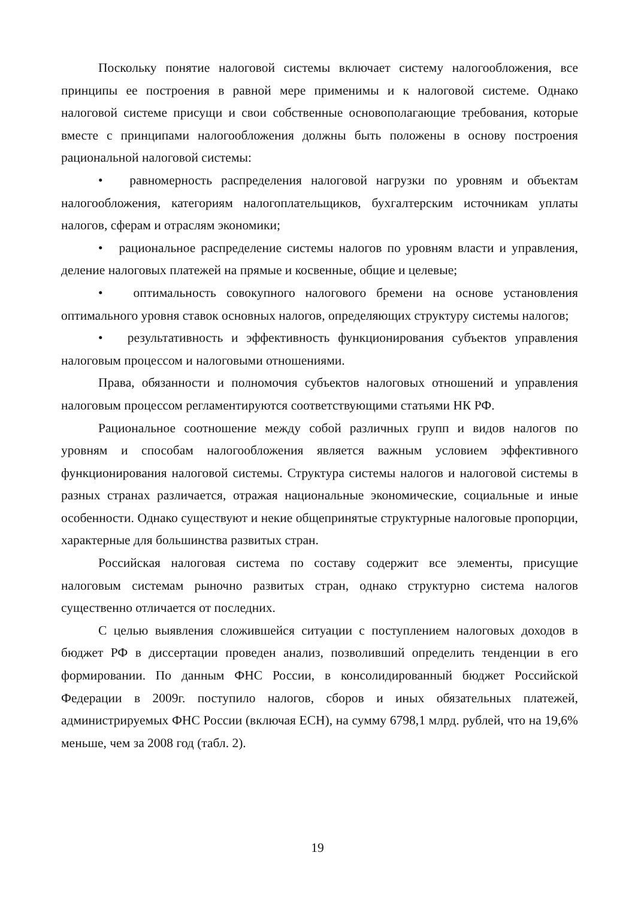Поскольку понятие налоговой системы включает систему налогообложения, все принципы ее построения в равной мере применимы и к налоговой системе. Однако налоговой системе присущи и свои собственные основополагающие требования, которые вместе с принципами налогообложения должны быть положены в основу построения рациональной налоговой системы:
• равномерность распределения налоговой нагрузки по уровням и объектам налогообложения, категориям налогоплательщиков, бухгалтерским источникам уплаты налогов, сферам и отраслям экономики;
• рациональное распределение системы налогов по уровням власти и управления, деление налоговых платежей на прямые и косвенные, общие и целевые;
• оптимальность совокупного налогового бремени на основе установления оптимального уровня ставок основных налогов, определяющих структуру системы налогов;
• результативность и эффективность функционирования субъектов управления налоговым процессом и налоговыми отношениями.
Права, обязанности и полномочия субъектов налоговых отношений и управления налоговым процессом регламентируются соответствующими статьями НК РФ.
Рациональное соотношение между собой различных групп и видов налогов по уровням и способам налогообложения является важным условием эффективного функционирования налоговой системы. Структура системы налогов и налоговой системы в разных странах различается, отражая национальные экономические, социальные и иные особенности. Однако существуют и некие общепринятые структурные налоговые пропорции, характерные для большинства развитых стран.
Российская налоговая система по составу содержит все элементы, присущие налоговым системам рыночно развитых стран, однако структурно система налогов существенно отличается от последних.
С целью выявления сложившейся ситуации с поступлением налоговых доходов в бюджет РФ в диссертации проведен анализ, позволивший определить тенденции в его формировании. По данным ФНС России, в консолидированный бюджет Российской Федерации в 2009г. поступило налогов, сборов и иных обязательных платежей, администрируемых ФНС России (включая ЕСН), на сумму 6798,1 млрд. рублей, что на 19,6% меньше, чем за 2008 год (табл. 2).
19